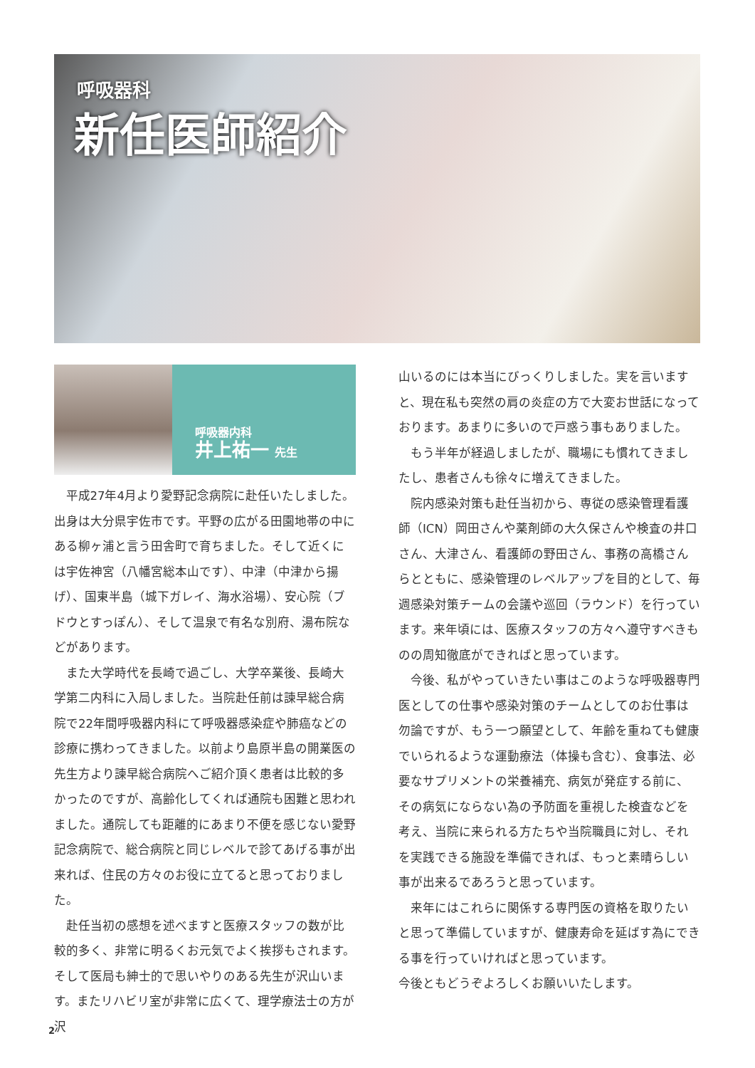呼吸器科
新任医師紹介
呼吸器内科
井上祐一 先生
平成27年4月より愛野記念病院に赴任いたしました。出身は大分県宇佐市です。平野の広がる田園地帯の中にある柳ヶ浦と言う田舎町で育ちました。そして近くには宇佐神宮（八幡宮総本山です）、中津（中津から揚げ）、国東半島（城下ガレイ、海水浴場）、安心院（ブドウとすっぽん）、そして温泉で有名な別府、湯布院などがあります。
また大学時代を長崎で過ごし、大学卒業後、長崎大学第二内科に入局しました。当院赴任前は諫早総合病院で22年間呼吸器内科にて呼吸器感染症や肺癌などの診療に携わってきました。以前より島原半島の開業医の先生方より諫早総合病院へご紹介頂く患者は比較的多かったのですが、高齢化してくれば通院も困難と思われました。通院しても距離的にあまり不便を感じない愛野記念病院で、総合病院と同じレベルで診てあげる事が出来れば、住民の方々のお役に立てると思っておりました。
赴任当初の感想を述べますと医療スタッフの数が比較的多く、非常に明るくお元気でよく挨拶もされます。そして医局も紳士的で思いやりのある先生が沢山います。またリハビリ室が非常に広くて、理学療法士の方が沢
山いるのには本当にびっくりしました。実を言いますと、現在私も突然の肩の炎症の方で大変お世話になっております。あまりに多いので戸惑う事もありました。
もう半年が経過しましたが、職場にも慣れてきましたし、患者さんも徐々に増えてきました。
院内感染対策も赴任当初から、専従の感染管理看護師（ICN）岡田さんや薬剤師の大久保さんや検査の井口さん、大津さん、看護師の野田さん、事務の高橋さんらとともに、感染管理のレベルアップを目的として、毎週感染対策チームの会議や巡回（ラウンド）を行っています。来年頃には、医療スタッフの方々へ遵守すべきものの周知徹底ができればと思っています。
今後、私がやっていきたい事はこのような呼吸器専門医としての仕事や感染対策のチームとしてのお仕事は勿論ですが、もう一つ願望として、年齢を重ねても健康でいられるような運動療法（体操も含む）、食事法、必要なサプリメントの栄養補充、病気が発症する前に、その病気にならない為の予防面を重視した検査などを考え、当院に来られる方たちや当院職員に対し、それを実践できる施設を準備できれば、もっと素晴らしい事が出来るであろうと思っています。
来年にはこれらに関係する専門医の資格を取りたいと思って準備していますが、健康寿命を延ばす為にできる事を行っていければと思っています。
今後ともどうぞよろしくお願いいたします。
2